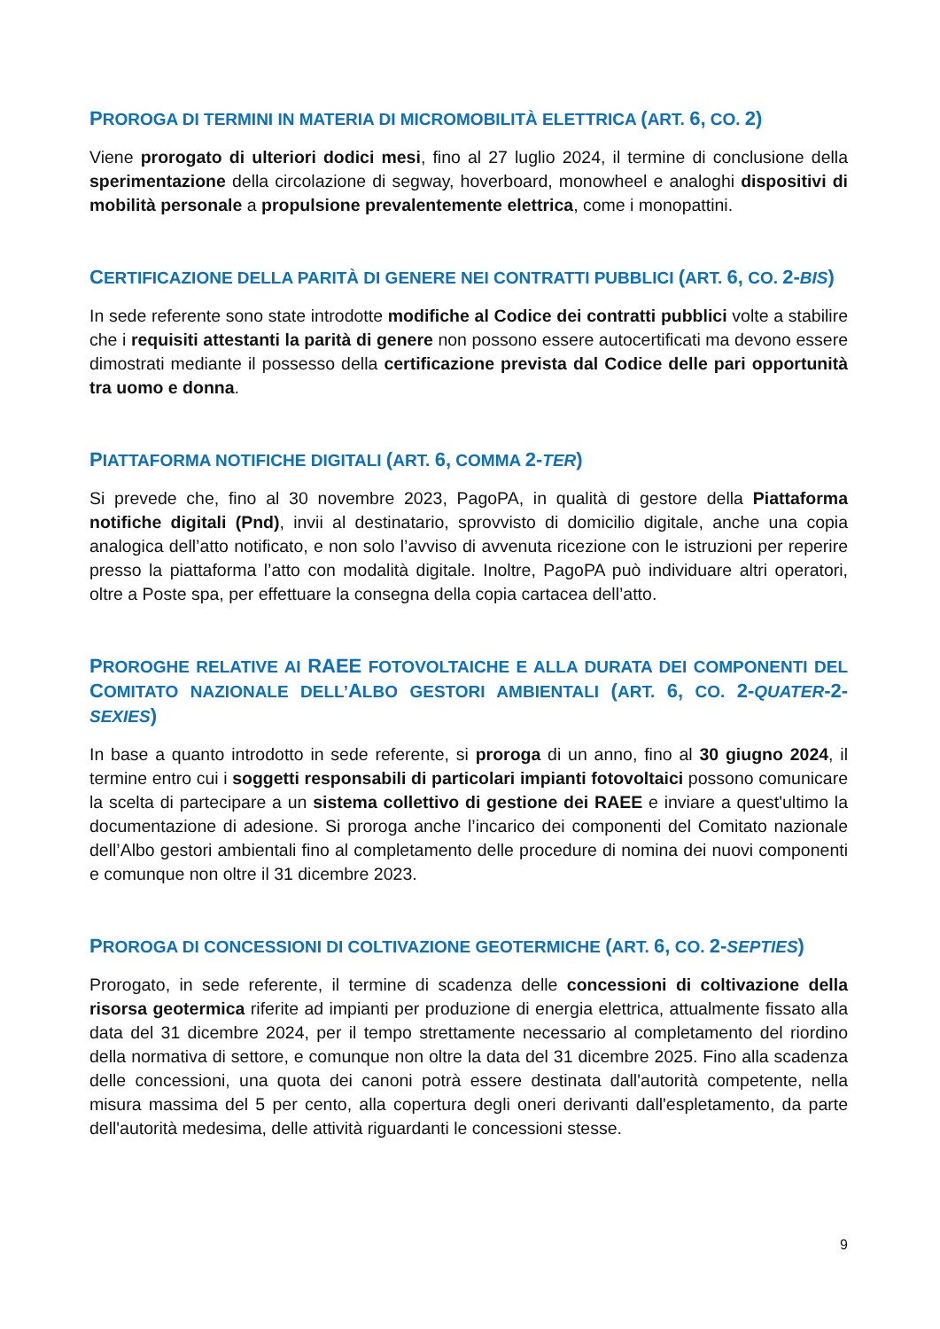PROROGA DI TERMINI IN MATERIA DI MICROMOBILITÀ ELETTRICA (ART. 6, CO. 2)
Viene prorogato di ulteriori dodici mesi, fino al 27 luglio 2024, il termine di conclusione della sperimentazione della circolazione di segway, hoverboard, monowheel e analoghi dispositivi di mobilità personale a propulsione prevalentemente elettrica, come i monopattini.
CERTIFICAZIONE DELLA PARITÀ DI GENERE NEI CONTRATTI PUBBLICI (ART. 6, CO. 2-BIS)
In sede referente sono state introdotte modifiche al Codice dei contratti pubblici volte a stabilire che i requisiti attestanti la parità di genere non possono essere autocertificati ma devono essere dimostrati mediante il possesso della certificazione prevista dal Codice delle pari opportunità tra uomo e donna.
PIATTAFORMA NOTIFICHE DIGITALI (ART. 6, COMMA 2-TER)
Si prevede che, fino al 30 novembre 2023, PagoPA, in qualità di gestore della Piattaforma notifiche digitali (Pnd), invii al destinatario, sprovvisto di domicilio digitale, anche una copia analogica dell’atto notificato, e non solo l’avviso di avvenuta ricezione con le istruzioni per reperire presso la piattaforma l’atto con modalità digitale. Inoltre, PagoPA può individuare altri operatori, oltre a Poste spa, per effettuare la consegna della copia cartacea dell’atto.
PROROGHE RELATIVE AI RAEE FOTOVOLTAICHE E ALLA DURATA DEI COMPONENTI DEL COMITATO NAZIONALE DELL’ALBO GESTORI AMBIENTALI (ART. 6, CO. 2-QUATER-2-SEXIES)
In base a quanto introdotto in sede referente, si proroga di un anno, fino al 30 giugno 2024, il termine entro cui i soggetti responsabili di particolari impianti fotovoltaici possono comunicare la scelta di partecipare a un sistema collettivo di gestione dei RAEE e inviare a quest'ultimo la documentazione di adesione. Si proroga anche l’incarico dei componenti del Comitato nazionale dell’Albo gestori ambientali fino al completamento delle procedure di nomina dei nuovi componenti e comunque non oltre il 31 dicembre 2023.
PROROGA DI CONCESSIONI DI COLTIVAZIONE GEOTERMICHE (ART. 6, CO. 2-SEPTIES)
Prorogato, in sede referente, il termine di scadenza delle concessioni di coltivazione della risorsa geotermica riferite ad impianti per produzione di energia elettrica, attualmente fissato alla data del 31 dicembre 2024, per il tempo strettamente necessario al completamento del riordino della normativa di settore, e comunque non oltre la data del 31 dicembre 2025. Fino alla scadenza delle concessioni, una quota dei canoni potrà essere destinata dall'autorità competente, nella misura massima del 5 per cento, alla copertura degli oneri derivanti dall'espletamento, da parte dell'autorità medesima, delle attività riguardanti le concessioni stesse.
9